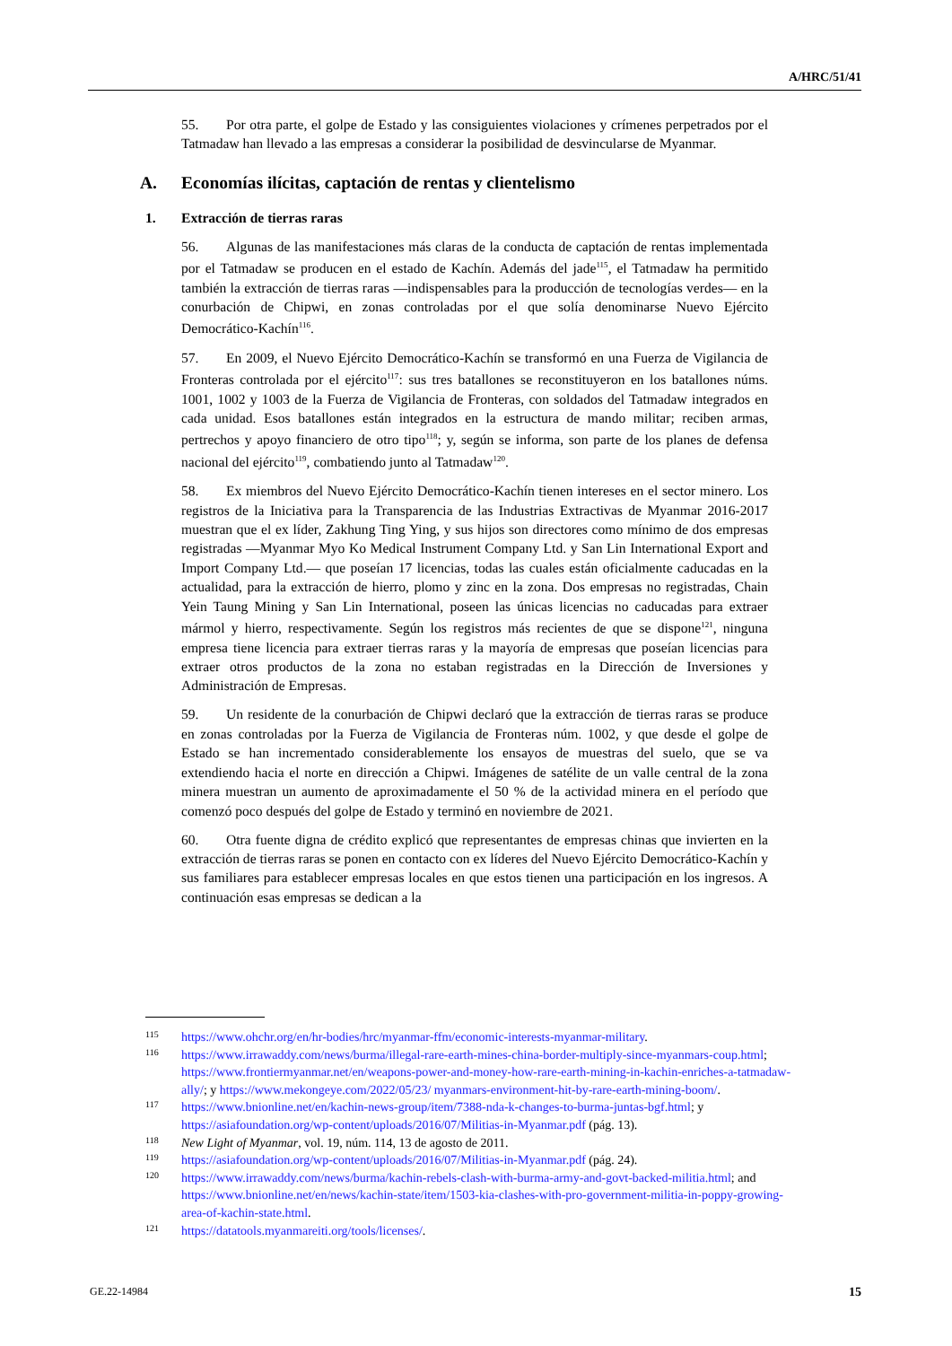A/HRC/51/41
55. Por otra parte, el golpe de Estado y las consiguientes violaciones y crímenes perpetrados por el Tatmadaw han llevado a las empresas a considerar la posibilidad de desvincularse de Myanmar.
A. Economías ilícitas, captación de rentas y clientelismo
1. Extracción de tierras raras
56. Algunas de las manifestaciones más claras de la conducta de captación de rentas implementada por el Tatmadaw se producen en el estado de Kachín. Además del jade<sup>115</sup>, el Tatmadaw ha permitido también la extracción de tierras raras —indispensables para la producción de tecnologías verdes— en la conurbación de Chipwi, en zonas controladas por el que solía denominarse Nuevo Ejército Democrático-Kachín<sup>116</sup>.
57. En 2009, el Nuevo Ejército Democrático-Kachín se transformó en una Fuerza de Vigilancia de Fronteras controlada por el ejército<sup>117</sup>: sus tres batallones se reconstituyeron en los batallones núms. 1001, 1002 y 1003 de la Fuerza de Vigilancia de Fronteras, con soldados del Tatmadaw integrados en cada unidad. Esos batallones están integrados en la estructura de mando militar; reciben armas, pertrechos y apoyo financiero de otro tipo<sup>118</sup>; y, según se informa, son parte de los planes de defensa nacional del ejército<sup>119</sup>, combatiendo junto al Tatmadaw<sup>120</sup>.
58. Ex miembros del Nuevo Ejército Democrático-Kachín tienen intereses en el sector minero. Los registros de la Iniciativa para la Transparencia de las Industrias Extractivas de Myanmar 2016-2017 muestran que el ex líder, Zakhung Ting Ying, y sus hijos son directores como mínimo de dos empresas registradas —Myanmar Myo Ko Medical Instrument Company Ltd. y San Lin International Export and Import Company Ltd.— que poseían 17 licencias, todas las cuales están oficialmente caducadas en la actualidad, para la extracción de hierro, plomo y zinc en la zona. Dos empresas no registradas, Chain Yein Taung Mining y San Lin International, poseen las únicas licencias no caducadas para extraer mármol y hierro, respectivamente. Según los registros más recientes de que se dispone<sup>121</sup>, ninguna empresa tiene licencia para extraer tierras raras y la mayoría de empresas que poseían licencias para extraer otros productos de la zona no estaban registradas en la Dirección de Inversiones y Administración de Empresas.
59. Un residente de la conurbación de Chipwi declaró que la extracción de tierras raras se produce en zonas controladas por la Fuerza de Vigilancia de Fronteras núm. 1002, y que desde el golpe de Estado se han incrementado considerablemente los ensayos de muestras del suelo, que se va extendiendo hacia el norte en dirección a Chipwi. Imágenes de satélite de un valle central de la zona minera muestran un aumento de aproximadamente el 50 % de la actividad minera en el período que comenzó poco después del golpe de Estado y terminó en noviembre de 2021.
60. Otra fuente digna de crédito explicó que representantes de empresas chinas que invierten en la extracción de tierras raras se ponen en contacto con ex líderes del Nuevo Ejército Democrático-Kachín y sus familiares para establecer empresas locales en que estos tienen una participación en los ingresos. A continuación esas empresas se dedican a la
115 https://www.ohchr.org/en/hr-bodies/hrc/myanmar-ffm/economic-interests-myanmar-military.
116 https://www.irrawaddy.com/news/burma/illegal-rare-earth-mines-china-border-multiply-since-myanmars-coup.html; https://www.frontiermyanmar.net/en/weapons-power-and-money-how-rare-earth-mining-in-kachin-enriches-a-tatmadaw-ally/; y https://www.mekongeye.com/2022/05/23/ myanmars-environment-hit-by-rare-earth-mining-boom/.
117 https://www.bnionline.net/en/kachin-news-group/item/7388-nda-k-changes-to-burma-juntas-bgf.html; y https://asiafoundation.org/wp-content/uploads/2016/07/Militias-in-Myanmar.pdf (pág. 13).
118 New Light of Myanmar, vol. 19, núm. 114, 13 de agosto de 2011.
119 https://asiafoundation.org/wp-content/uploads/2016/07/Militias-in-Myanmar.pdf (pág. 24).
120 https://www.irrawaddy.com/news/burma/kachin-rebels-clash-with-burma-army-and-govt-backed-militia.html; and https://www.bnionline.net/en/news/kachin-state/item/1503-kia-clashes-with-pro-government-militia-in-poppy-growing-area-of-kachin-state.html.
121 https://datatools.myanmareiti.org/tools/licenses/.
GE.22-14984 15